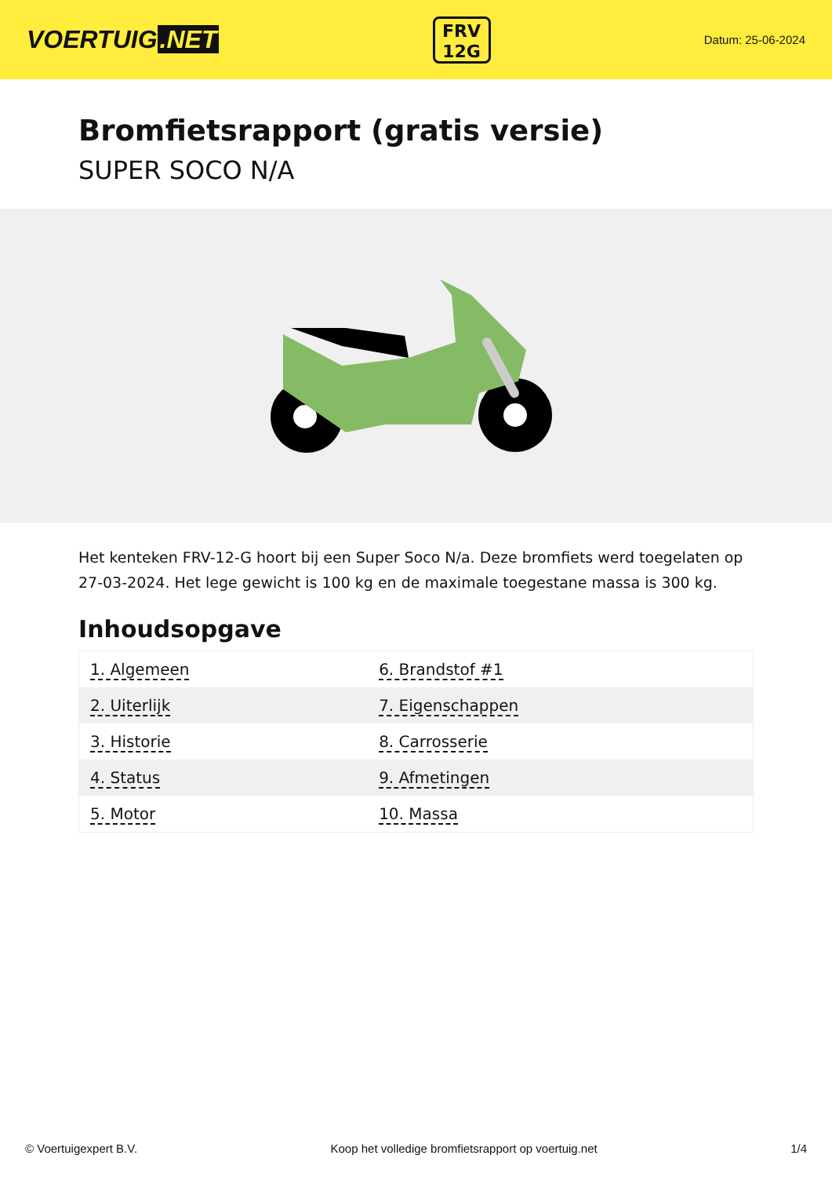VOERTUIG.NET
FRV
12G
Datum: 25-06-2024
Bromfietsrapport (gratis versie)
SUPER SOCO N/A
Het kenteken FRV-12-G hoort bij een Super Soco N/a. Deze bromfiets werd toegelaten op 27-03-2024. Het lege gewicht is 100 kg en de maximale toegestane massa is 300 kg.
Inhoudsopgave
| 1. Algemeen | 6. Brandstof #1 |
| 2. Uiterlijk | 7. Eigenschappen |
| 3. Historie | 8. Carrosserie |
| 4. Status | 9. Afmetingen |
| 5. Motor | 10. Massa |
© Voertuigexpert B.V. Koop het volledige bromfietsrapport op voertuig.net 1/4